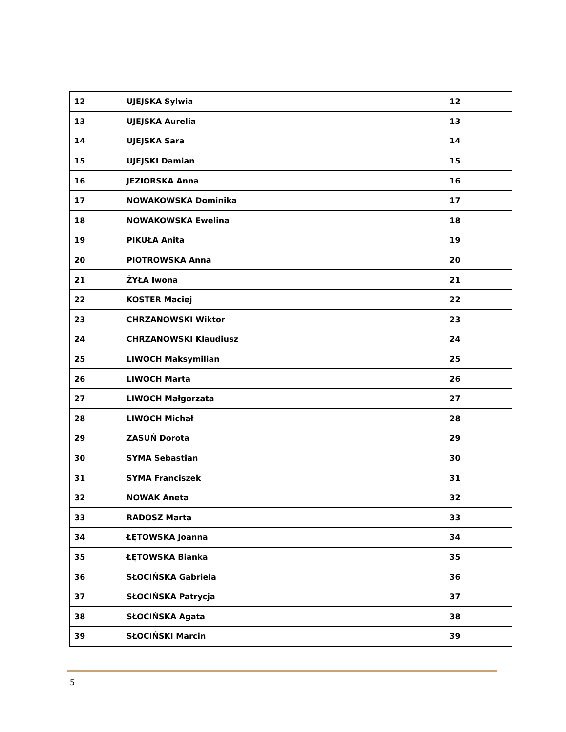| 12 | UJEJSKA Sylwia | 12 |
| 13 | UJEJSKA Aurelia | 13 |
| 14 | UJEJSKA Sara | 14 |
| 15 | UJEJSKI Damian | 15 |
| 16 | JEZIORSKA Anna | 16 |
| 17 | NOWAKOWSKA Dominika | 17 |
| 18 | NOWAKOWSKA Ewelina | 18 |
| 19 | PIKUŁA Anita | 19 |
| 20 | PIOTROWSKA Anna | 20 |
| 21 | ŻYŁA Iwona | 21 |
| 22 | KOSTER Maciej | 22 |
| 23 | CHRZANOWSKI Wiktor | 23 |
| 24 | CHRZANOWSKI Klaudiusz | 24 |
| 25 | LIWOCH Maksymilian | 25 |
| 26 | LIWOCH Marta | 26 |
| 27 | LIWOCH Małgorzata | 27 |
| 28 | LIWOCH Michał | 28 |
| 29 | ZASUŃ Dorota | 29 |
| 30 | SYMA Sebastian | 30 |
| 31 | SYMA Franciszek | 31 |
| 32 | NOWAK Aneta | 32 |
| 33 | RADOSZ Marta | 33 |
| 34 | ŁĘTOWSKA Joanna | 34 |
| 35 | ŁĘTOWSKA Bianka | 35 |
| 36 | SŁOCIŃSKA Gabriela | 36 |
| 37 | SŁOCIŃSKA Patrycja | 37 |
| 38 | SŁOCIŃSKA Agata | 38 |
| 39 | SŁOCIŃSKI Marcin | 39 |
5